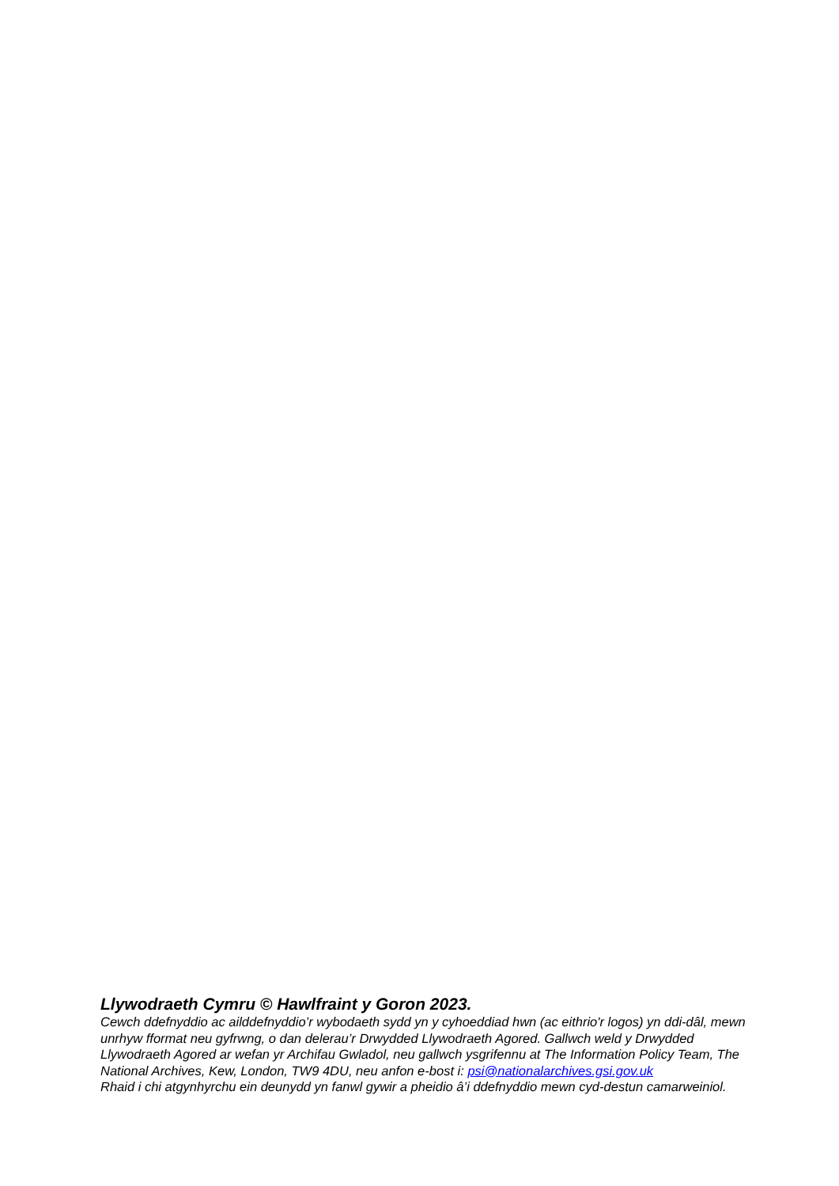Llywodraeth Cymru © Hawlfraint y Goron 2023.
Cewch ddefnyddio ac ailddefnyddio’r wybodaeth sydd yn y cyhoeddiad hwn (ac eithrio'r logos) yn ddi-dâl, mewn unrhyw fformat neu gyfrwng, o dan delerau’r Drwydded Llywodraeth Agored. Gallwch weld y Drwydded Llywodraeth Agored ar wefan yr Archifau Gwladol, neu gallwch ysgrifennu at The Information Policy Team, The National Archives, Kew, London, TW9 4DU, neu anfon e-bost i: psi@nationalarchives.gsi.gov.uk
Rhaid i chi atgynhyrchu ein deunydd yn fanwl gywir a pheidio â’i ddefnyddio mewn cyd-destun camarweiniol.